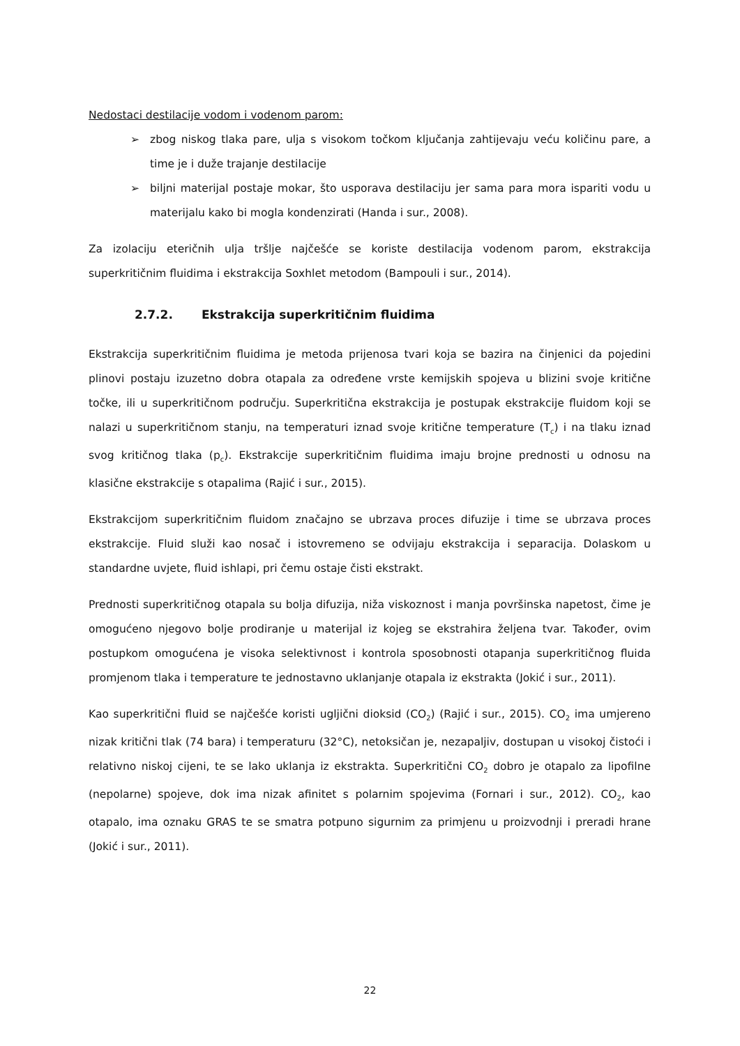Nedostaci destilacije vodom i vodenom parom:
➢ zbog niskog tlaka pare, ulja s visokom točkom ključanja zahtijevaju veću količinu pare, a time je i duže trajanje destilacije
➢ biljni materijal postaje mokar, što usporava destilaciju jer sama para mora ispariti vodu u materijalu kako bi mogla kondenzirati (Handa i sur., 2008).
Za izolaciju eteričnih ulja tršlje najčešće se koriste destilacija vodenom parom, ekstrakcija superkritičnim fluidima i ekstrakcija Soxhlet metodom (Bampouli i sur., 2014).
2.7.2. Ekstrakcija superkritičnim fluidima
Ekstrakcija superkritičnim fluidima je metoda prijenosa tvari koja se bazira na činjenici da pojedini plinovi postaju izuzetno dobra otapala za određene vrste kemijskih spojeva u blizini svoje kritične točke, ili u superkritičnom području. Superkritična ekstrakcija je postupak ekstrakcije fluidom koji se nalazi u superkritičnom stanju, na temperaturi iznad svoje kritične temperature (T<sub>c</sub>) i na tlaku iznad svog kritičnog tlaka (p<sub>c</sub>). Ekstrakcije superkritičnim fluidima imaju brojne prednosti u odnosu na klasične ekstrakcije s otapalima (Rajić i sur., 2015).
Ekstrakcijom superkritičnim fluidom značajno se ubrzava proces difuzije i time se ubrzava proces ekstrakcije. Fluid služi kao nosač i istovremeno se odvijaju ekstrakcija i separacija. Dolaskom u standardne uvjete, fluid ishlapi, pri čemu ostaje čisti ekstrakt.
Prednosti superkritičnog otapala su bolja difuzija, niža viskoznost i manja površinska napetost, čime je omogućeno njegovo bolje prodiranje u materijal iz kojeg se ekstrahira željena tvar. Također, ovim postupkom omogućena je visoka selektivnost i kontrola sposobnosti otapanja superkritičnog fluida promjenom tlaka i temperature te jednostavno uklanjanje otapala iz ekstrakta (Jokić i sur., 2011).
Kao superkritični fluid se najčešće koristi ugljični dioksid (CO<sub>2</sub>) (Rajić i sur., 2015). CO<sub>2</sub> ima umjereno nizak kritični tlak (74 bara) i temperaturu (32°C), netoksičan je, nezapaljiv, dostupan u visokoj čistoći i relativno niskoj cijeni, te se lako uklanja iz ekstrakta. Superkritični CO<sub>2</sub> dobro je otapalo za lipofilne (nepolarne) spojeve, dok ima nizak afinitet s polarnim spojevima (Fornari i sur., 2012). CO<sub>2</sub>, kao otapalo, ima oznaku GRAS te se smatra potpuno sigurnim za primjenu u proizvodnji i preradi hrane (Jokić i sur., 2011).
22